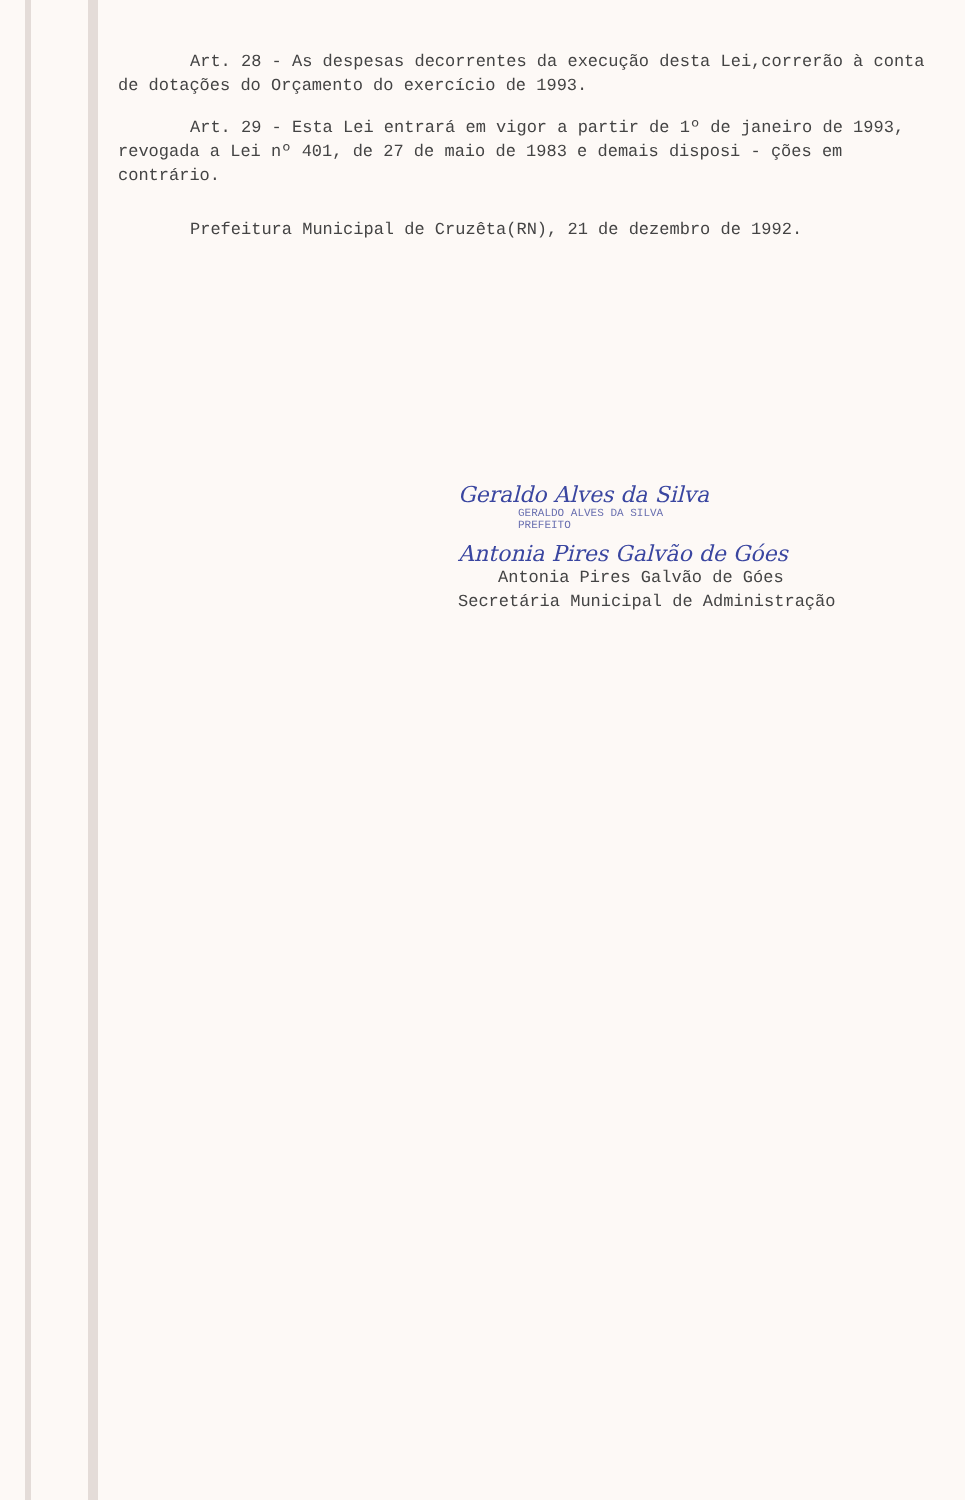Art. 28 - As despesas decorrentes da execução desta Lei,correrão à conta de dotações do Orçamento do exercício de 1993.
Art. 29 - Esta Lei entrará em vigor a partir de 1º de janeiro de 1993, revogada a Lei nº 401, de 27 de maio de 1983 e demais disposi - ções em contrário.
Prefeitura Municipal de Cruzêta(RN), 21 de dezembro de 1992.
Geraldo Alves da Silva
GERALDO ALVES DA SILVA
PREFEITO
Antonia Pires Galvão de Góes
Antonia Pires Galvão de Góes
Secretária Municipal de Administração